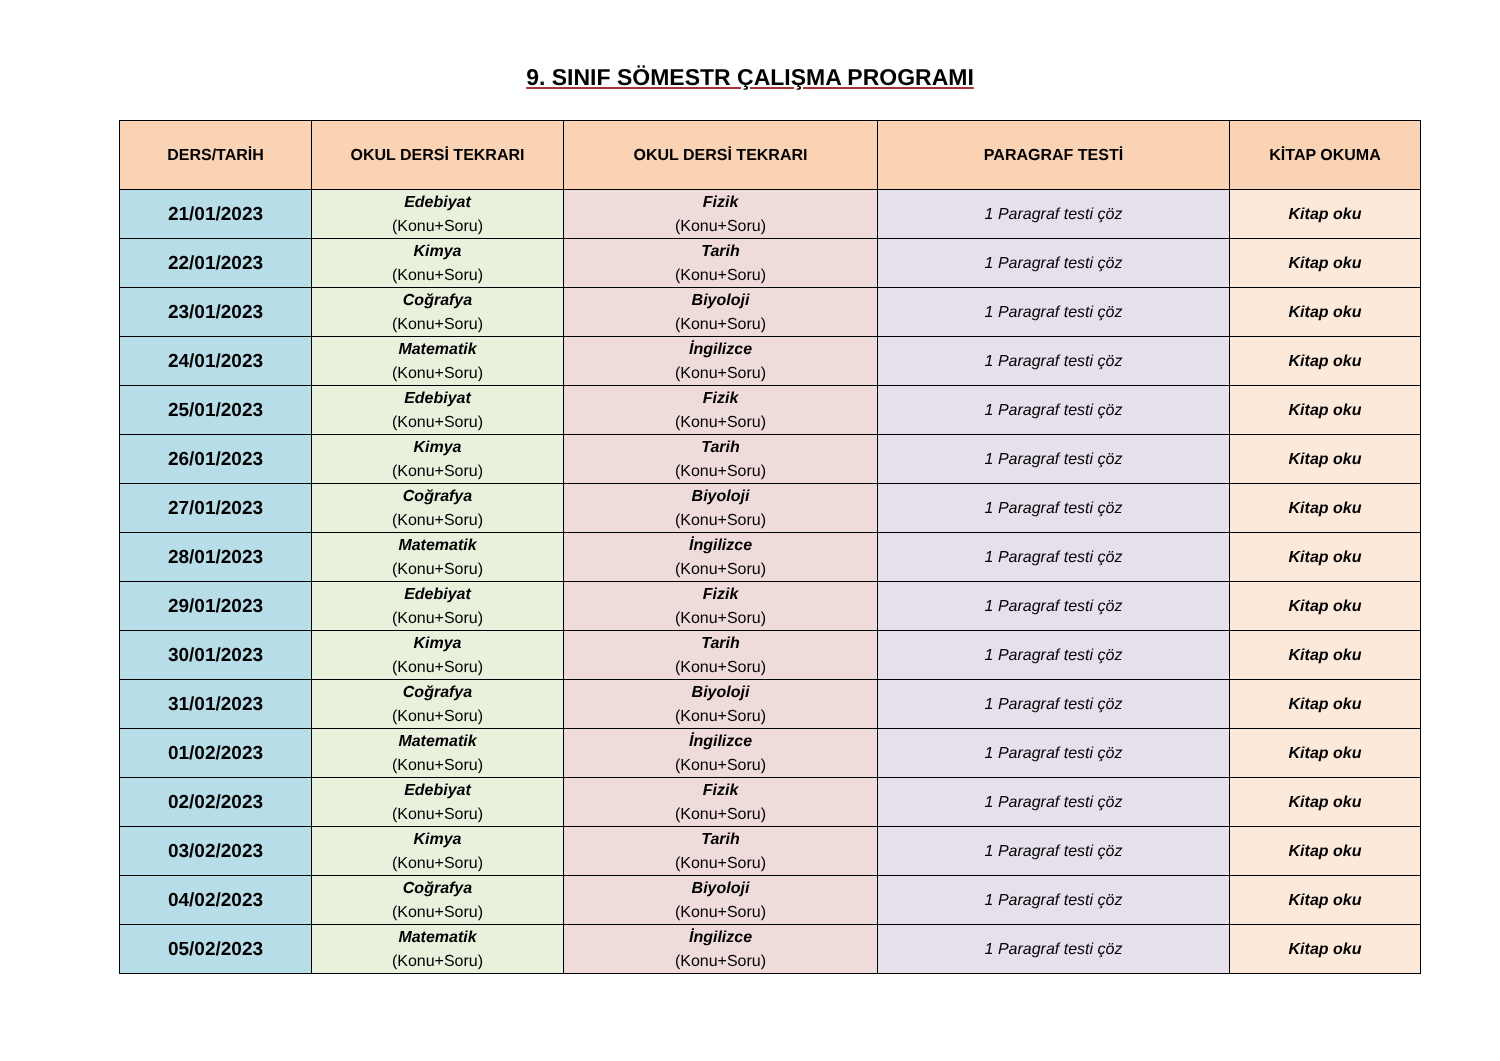9. SINIF SÖMESTR ÇALIŞMA PROGRAMI
| DERS/TARİH | OKUL DERSİ TEKRARI | OKUL DERSİ TEKRARI | PARAGRAF TESTİ | KİTAP OKUMA |
| --- | --- | --- | --- | --- |
| 21/01/2023 | Edebiyat (Konu+Soru) | Fizik (Konu+Soru) | 1 Paragraf testi çöz | Kitap oku |
| 22/01/2023 | Kimya (Konu+Soru) | Tarih (Konu+Soru) | 1 Paragraf testi çöz | Kitap oku |
| 23/01/2023 | Coğrafya (Konu+Soru) | Biyoloji (Konu+Soru) | 1 Paragraf testi çöz | Kitap oku |
| 24/01/2023 | Matematik (Konu+Soru) | İngilizce (Konu+Soru) | 1 Paragraf testi çöz | Kitap oku |
| 25/01/2023 | Edebiyat (Konu+Soru) | Fizik (Konu+Soru) | 1 Paragraf testi çöz | Kitap oku |
| 26/01/2023 | Kimya (Konu+Soru) | Tarih (Konu+Soru) | 1 Paragraf testi çöz | Kitap oku |
| 27/01/2023 | Coğrafya (Konu+Soru) | Biyoloji (Konu+Soru) | 1 Paragraf testi çöz | Kitap oku |
| 28/01/2023 | Matematik (Konu+Soru) | İngilizce (Konu+Soru) | 1 Paragraf testi çöz | Kitap oku |
| 29/01/2023 | Edebiyat (Konu+Soru) | Fizik (Konu+Soru) | 1 Paragraf testi çöz | Kitap oku |
| 30/01/2023 | Kimya (Konu+Soru) | Tarih (Konu+Soru) | 1 Paragraf testi çöz | Kitap oku |
| 31/01/2023 | Coğrafya (Konu+Soru) | Biyoloji (Konu+Soru) | 1 Paragraf testi çöz | Kitap oku |
| 01/02/2023 | Matematik (Konu+Soru) | İngilizce (Konu+Soru) | 1 Paragraf testi çöz | Kitap oku |
| 02/02/2023 | Edebiyat (Konu+Soru) | Fizik (Konu+Soru) | 1 Paragraf testi çöz | Kitap oku |
| 03/02/2023 | Kimya (Konu+Soru) | Tarih (Konu+Soru) | 1 Paragraf testi çöz | Kitap oku |
| 04/02/2023 | Coğrafya (Konu+Soru) | Biyoloji (Konu+Soru) | 1 Paragraf testi çöz | Kitap oku |
| 05/02/2023 | Matematik (Konu+Soru) | İngilizce (Konu+Soru) | 1 Paragraf testi çöz | Kitap oku |